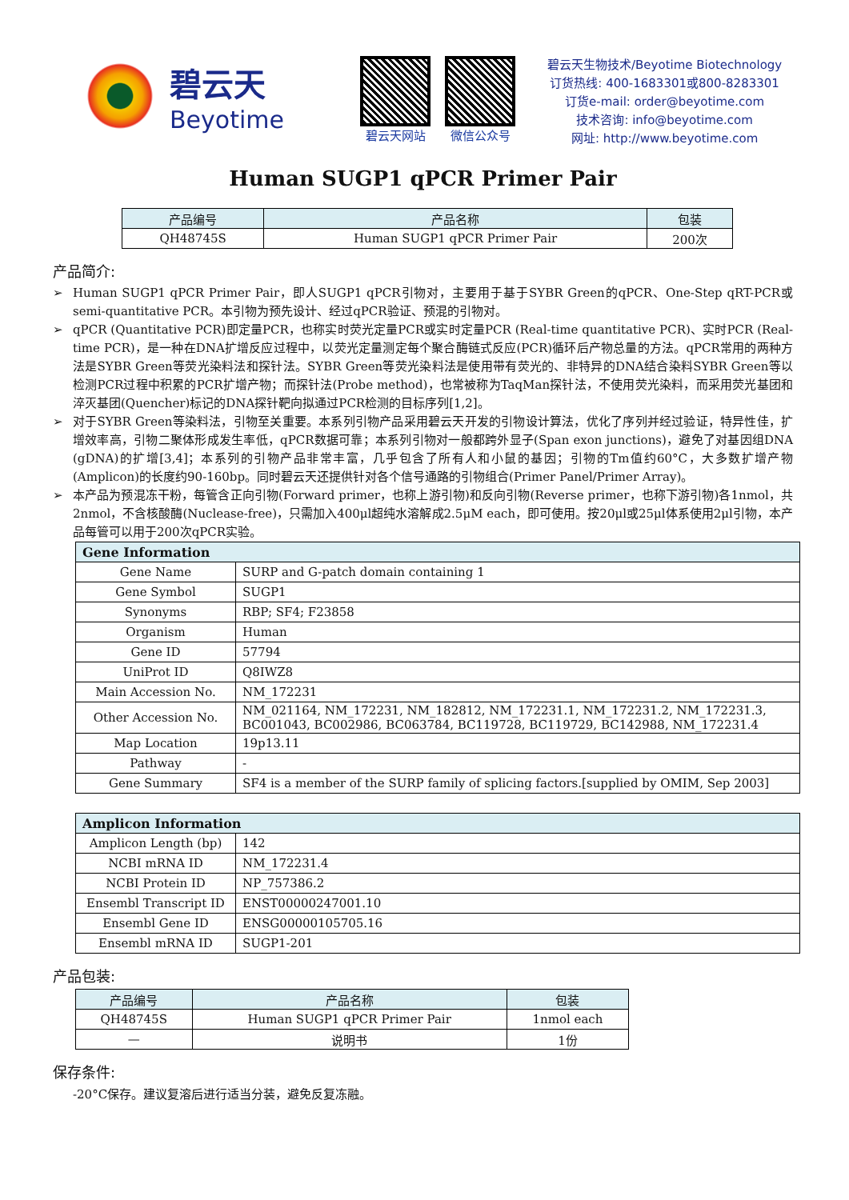碧云天
Beyotime
碧云天网站 微信公众号
碧云天生物技术/Beyotime Biotechnology
订货热线: 400-1683301或800-8283301
订货e-mail: order@beyotime.com
技术咨询: info@beyotime.com
网址: http://www.beyotime.com
Human SUGP1 qPCR Primer Pair
| 产品编号 | 产品名称 | 包装 |
| --- | --- | --- |
| QH48745S | Human SUGP1 qPCR Primer Pair | 200次 |
产品简介:
➢ Human SUGP1 qPCR Primer Pair，即人SUGP1 qPCR引物对，主要用于基于SYBR Green的qPCR、One-Step qRT-PCR或semi-quantitative PCR。本引物为预先设计、经过qPCR验证、预混的引物对。
➢ qPCR (Quantitative PCR)即定量PCR，也称实时荧光定量PCR或实时定量PCR (Real-time quantitative PCR)、实时PCR (Real-time PCR)，是一种在DNA扩增反应过程中，以荧光定量测定每个聚合酶链式反应(PCR)循环后产物总量的方法。qPCR常用的两种方法是SYBR Green等荧光染料法和探针法。SYBR Green等荧光染料法是使用带有荧光的、非特异的DNA结合染料SYBR Green等以检测PCR过程中积累的PCR扩增产物；而探针法(Probe method)，也常被称为TaqMan探针法，不使用荧光染料，而采用荧光基团和淬灭基团(Quencher)标记的DNA探针靶向拟通过PCR检测的目标序列[1,2]。
➢ 对于SYBR Green等染料法，引物至关重要。本系列引物产品采用碧云天开发的引物设计算法，优化了序列并经过验证，特异性佳，扩增效率高，引物二聚体形成发生率低，qPCR数据可靠；本系列引物对一般都跨外显子(Span exon junctions)，避免了对基因组DNA (gDNA)的扩增[3,4]；本系列的引物产品非常丰富，几乎包含了所有人和小鼠的基因；引物的Tm值约60°C，大多数扩增产物(Amplicon)的长度约90-160bp。同时碧云天还提供针对各个信号通路的引物组合(Primer Panel/Primer Array)。
➢ 本产品为预混冻干粉，每管含正向引物(Forward primer，也称上游引物)和反向引物(Reverse primer，也称下游引物)各1nmol，共2nmol，不含核酸酶(Nuclease-free)，只需加入400μl超纯水溶解成2.5μM each，即可使用。按20μl或25μl体系使用2μl引物，本产品每管可以用于200次qPCR实验。
| Gene Information | |
| --- | --- |
| Gene Name | SURP and G-patch domain containing 1 |
| Gene Symbol | SUGP1 |
| Synonyms | RBP; SF4; F23858 |
| Organism | Human |
| Gene ID | 57794 |
| UniProt ID | Q8IWZ8 |
| Main Accession No. | NM_172231 |
| Other Accession No. | NM_021164, NM_172231, NM_182812, NM_172231.1, NM_172231.2, NM_172231.3, BC001043, BC002986, BC063784, BC119728, BC119729, BC142988, NM_172231.4 |
| Map Location | 19p13.11 |
| Pathway | - |
| Gene Summary | SF4 is a member of the SURP family of splicing factors.[supplied by OMIM, Sep 2003] |
| Amplicon Information | |
| --- | --- |
| Amplicon Length (bp) | 142 |
| NCBI mRNA ID | NM_172231.4 |
| NCBI Protein ID | NP_757386.2 |
| Ensembl Transcript ID | ENST00000247001.10 |
| Ensembl Gene ID | ENSG00000105705.16 |
| Ensembl mRNA ID | SUGP1-201 |
产品包装:
| 产品编号 | 产品名称 | 包装 |
| --- | --- | --- |
| QH48745S | Human SUGP1 qPCR Primer Pair | 1nmol each |
| — | 说明书 | 1份 |
保存条件:
-20°C保存。建议复溶后进行适当分装，避免反复冻融。